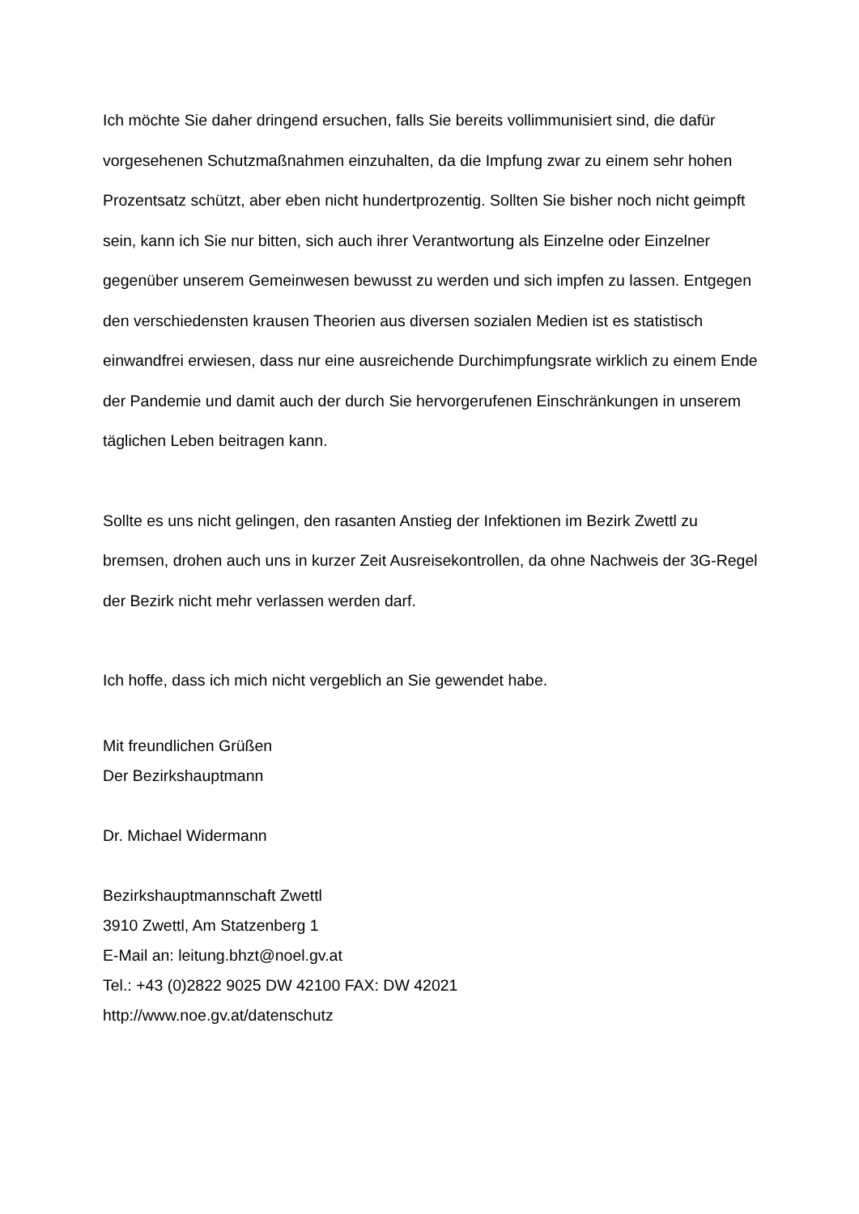Ich möchte Sie daher dringend ersuchen, falls Sie bereits vollimmunisiert sind, die dafür vorgesehenen Schutzmaßnahmen einzuhalten, da die Impfung zwar zu einem sehr hohen Prozentsatz schützt, aber eben nicht hundertprozentig. Sollten Sie bisher noch nicht geimpft sein, kann ich Sie nur bitten, sich auch ihrer Verantwortung als Einzelne oder Einzelner gegenüber unserem Gemeinwesen bewusst zu werden und sich impfen zu lassen. Entgegen den verschiedensten krausen Theorien aus diversen sozialen Medien ist es statistisch einwandfrei erwiesen, dass nur eine ausreichende Durchimpfungsrate wirklich zu einem Ende der Pandemie und damit auch der durch Sie hervorgerufenen Einschränkungen in unserem täglichen Leben beitragen kann.
Sollte es uns nicht gelingen, den rasanten Anstieg der Infektionen im Bezirk Zwettl zu bremsen, drohen auch uns in kurzer Zeit Ausreisekontrollen, da ohne Nachweis der 3G-Regel der Bezirk nicht mehr verlassen werden darf.
Ich hoffe, dass ich mich nicht vergeblich an Sie gewendet habe.
Mit freundlichen Grüßen
Der Bezirkshauptmann
Dr. Michael Widermann
Bezirkshauptmannschaft Zwettl
3910 Zwettl, Am Statzenberg 1
E-Mail an: leitung.bhzt@noel.gv.at
Tel.: +43 (0)2822 9025 DW 42100 FAX: DW 42021
http://www.noe.gv.at/datenschutz